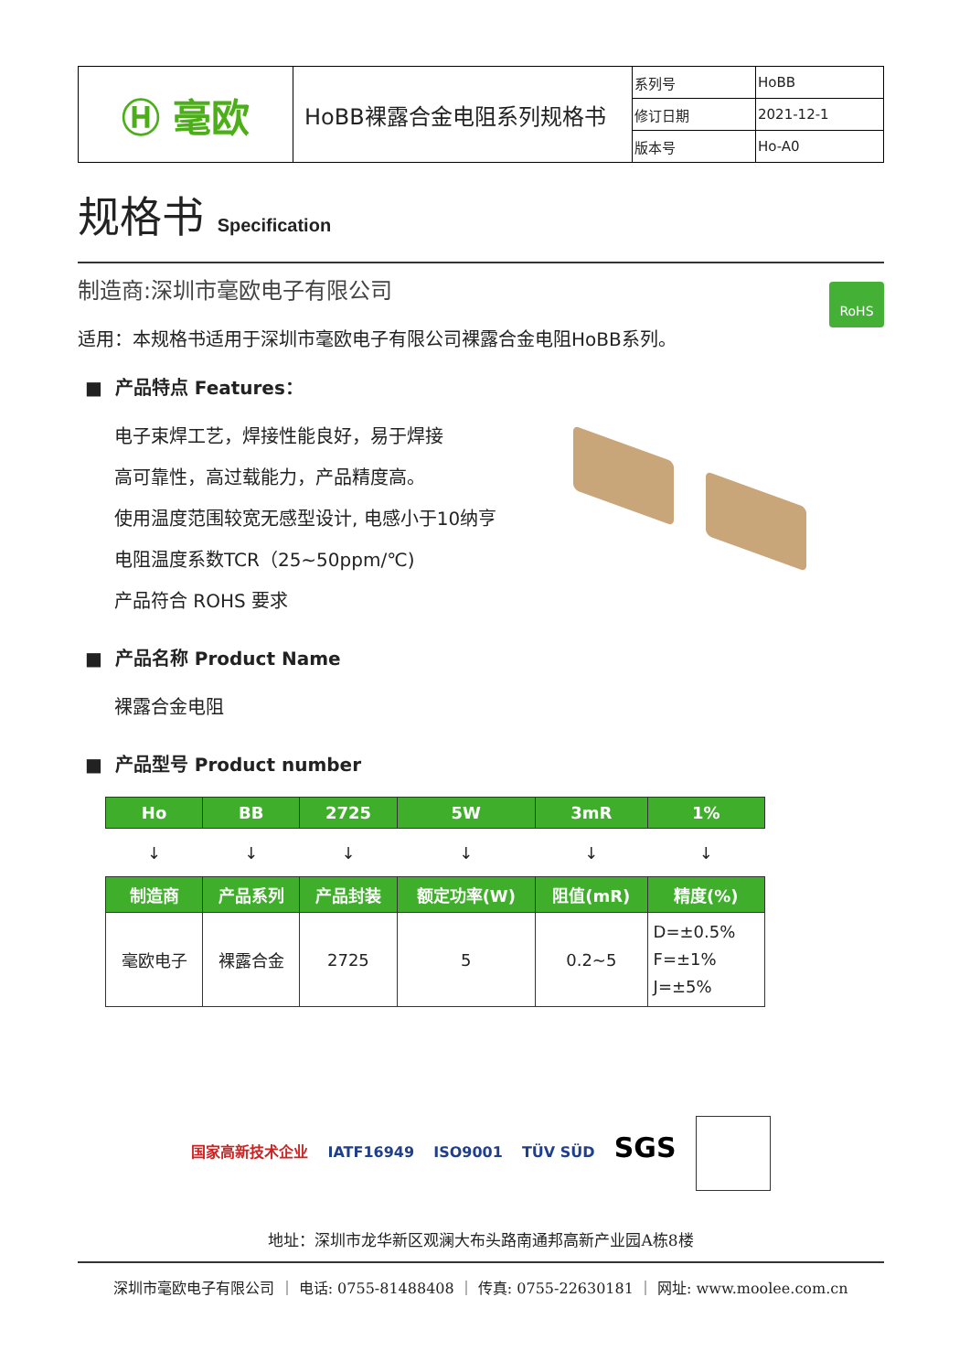| Ⓗ 毫欧 | HoBB裸露合金电阻系列规格书 | 系列号 | HoBB |
| | | 修订日期 | 2021-12-1 |
| | | 版本号 | Ho-A0 |
规格书 Specification
RoHS
制造商:深圳市毫欧电子有限公司
适用：本规格书适用于深圳市毫欧电子有限公司裸露合金电阻HoBB系列。
■ 产品特点 Features：
电子束焊工艺，焊接性能良好，易于焊接
高可靠性，高过载能力，产品精度高。
使用温度范围较宽无感型设计, 电感小于10纳亨
电阻温度系数TCR（25~50ppm/℃)
产品符合 ROHS 要求
■ 产品名称 Product Name
裸露合金电阻
■ 产品型号 Product number
| Ho | BB | 2725 | 5W | 3mR | 1% |
| --- | --- | --- | --- | --- | --- |
| ↓ | ↓ | ↓ | ↓ | ↓ | ↓ |
| 制造商 | 产品系列 | 产品封装 | 额定功率(W) | 阻值(mR) | 精度(%) |
| 毫欧电子 | 裸露合金 | 2725 | 5 | 0.2~5 | D=±0.5% F=±1% J=±5% |
国家高新技术企业 IATF16949 ISO9001 TÜV SÜD SGS
地址：深圳市龙华新区观澜大布头路南通邦高新产业园A栋8楼
深圳市毫欧电子有限公司 ｜ 电话: 0755-81488408 ｜ 传真: 0755-22630181 ｜ 网址: www.moolee.com.cn